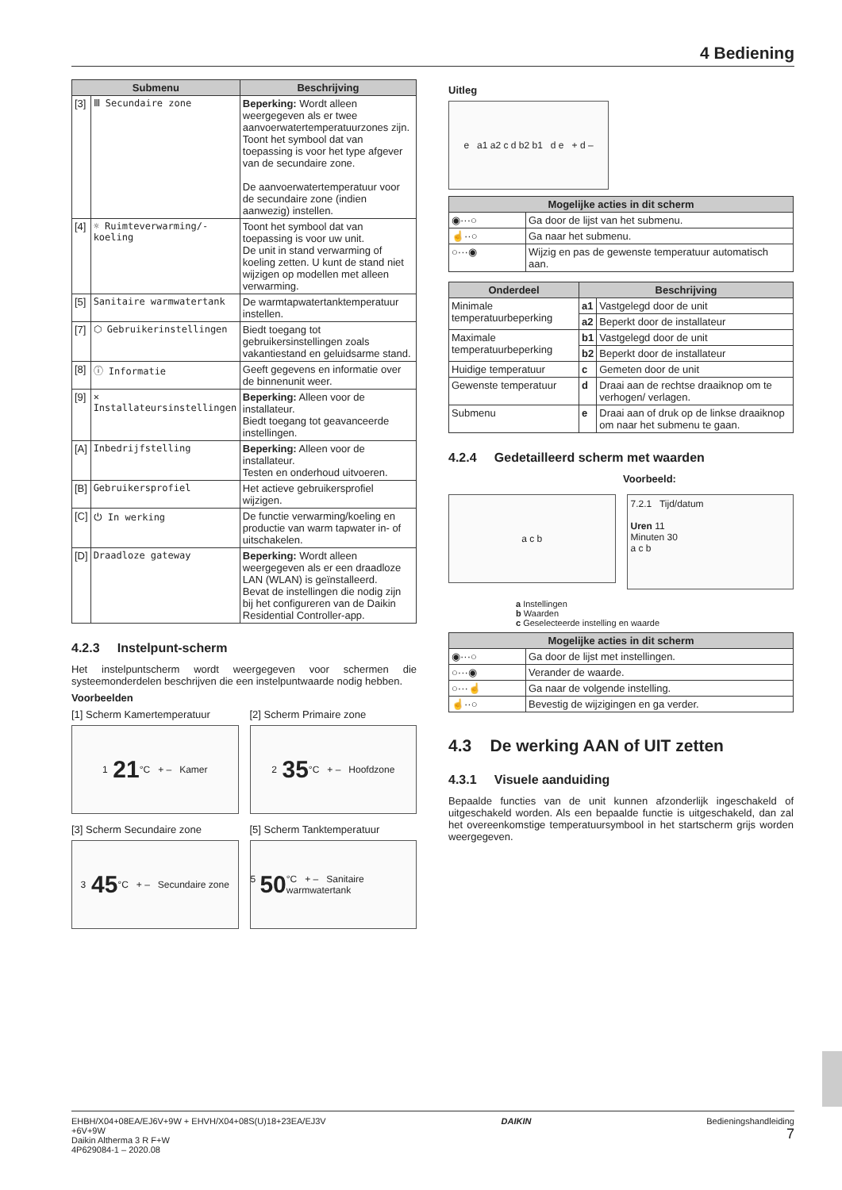4 Bediening
| Submenu | | Beschrijving |
| --- | --- | --- |
| [3] | Ⅲ Secundaire zone | Beperking: Wordt alleen weergegeven als er twee aanvoerwatertemperatuurzones zijn. Toont het symbool dat van toepassing is voor het type afgever van de secundaire zone. De aanvoerwatertemperatuur voor de secundaire zone (indien aanwezig) instellen. |
| [4] | ☼ Ruimteverwarming/-koeling | Toont het symbool dat van toepassing is voor uw unit. De unit in stand verwarming of koeling zetten. U kunt de stand niet wijzigen op modellen met alleen verwarming. |
| [5] | Sanitaire warmwatertank | De warmtapwatertanktemperatuur instellen. |
| [7] | ⬡ Gebruikerinstellingen | Biedt toegang tot gebruikersinstellingen zoals vakantiestand en geluidsarme stand. |
| [8] | ⓘ Informatie | Geeft gegevens en informatie over de binnenunit weer. |
| [9] | ✕ Installateursinstellingen | Beperking: Alleen voor de installateur. Biedt toegang tot geavanceerde instellingen. |
| [A] | Inbedrijfstelling | Beperking: Alleen voor de installateur. Testen en onderhoud uitvoeren. |
| [B] | Gebruikersprofiel | Het actieve gebruikersprofiel wijzigen. |
| [C] | ⏻ In werking | De functie verwarming/koeling en productie van warm tapwater in- of uitschakelen. |
| [D] | Draadloze gateway | Beperking: Wordt alleen weergegeven als er een draadloze LAN (WLAN) is geïnstalleerd. Bevat de instellingen die nodig zijn bij het configureren van de Daikin Residential Controller-app. |
4.2.3 Instelpunt-scherm
Het instelpuntscherm wordt weergegeven voor schermen die systeemonderdelen beschrijven die een instelpuntwaarde nodig hebben.
Voorbeelden
[1] Scherm Kamertemperatuur
1 21 °C + – Kamer
[2] Scherm Primaire zone
2 35 °C + – Hoofdzone
[3] Scherm Secundaire zone
3 45 °C + – Secundaire zone
[5] Scherm Tanktemperatuur
5 50 °C + – Sanitaire warmwatertank
Uitleg
e a1 a2 c d b2 b1 d e + d –
| Mogelijke acties in dit scherm | |
| --- | --- |
| ◉···○ | Ga door de lijst van het submenu. |
| ☝··○ | Ga naar het submenu. |
| ○···◉ | Wijzig en pas de gewenste temperatuur automatisch aan. |
| Onderdeel | Beschrijving | |
| --- | --- | --- |
| Minimale temperatuurbeperking | a1 | Vastgelegd door de unit |
| | a2 | Beperkt door de installateur |
| Maximale temperatuurbeperking | b1 | Vastgelegd door de unit |
| | b2 | Beperkt door de installateur |
| Huidige temperatuur | c | Gemeten door de unit |
| Gewenste temperatuur | d | Draai aan de rechtse draaiknop om te verhogen/ verlagen. |
| Submenu | e | Draai aan of druk op de linkse draaiknop om naar het submenu te gaan. |
4.2.4 Gedetailleerd scherm met waarden
Voorbeeld:
a c b
7.2.1 Tijd/datum
Uren 11
Minuten 30
a c b
a Instellingen
b Waarden
c Geselecteerde instelling en waarde
| Mogelijke acties in dit scherm | |
| --- | --- |
| ◉···○ | Ga door de lijst met instellingen. |
| ○···◉ | Verander de waarde. |
| ○···☝ | Ga naar de volgende instelling. |
| ☝··○ | Bevestig de wijzigingen en ga verder. |
4.3 De werking AAN of UIT zetten
4.3.1 Visuele aanduiding
Bepaalde functies van de unit kunnen afzonderlijk ingeschakeld of uitgeschakeld worden. Als een bepaalde functie is uitgeschakeld, dan zal het overeenkomstige temperatuursymbool in het startscherm grijs worden weergegeven.
EHBH/X04+08EA/EJ6V+9W + EHVH/X04+08S(U)18+23EA/EJ3V
+6V+9W
Daikin Altherma 3 R F+W
4P629084-1 – 2020.08
DAIKIN Bedieningshandleiding
7